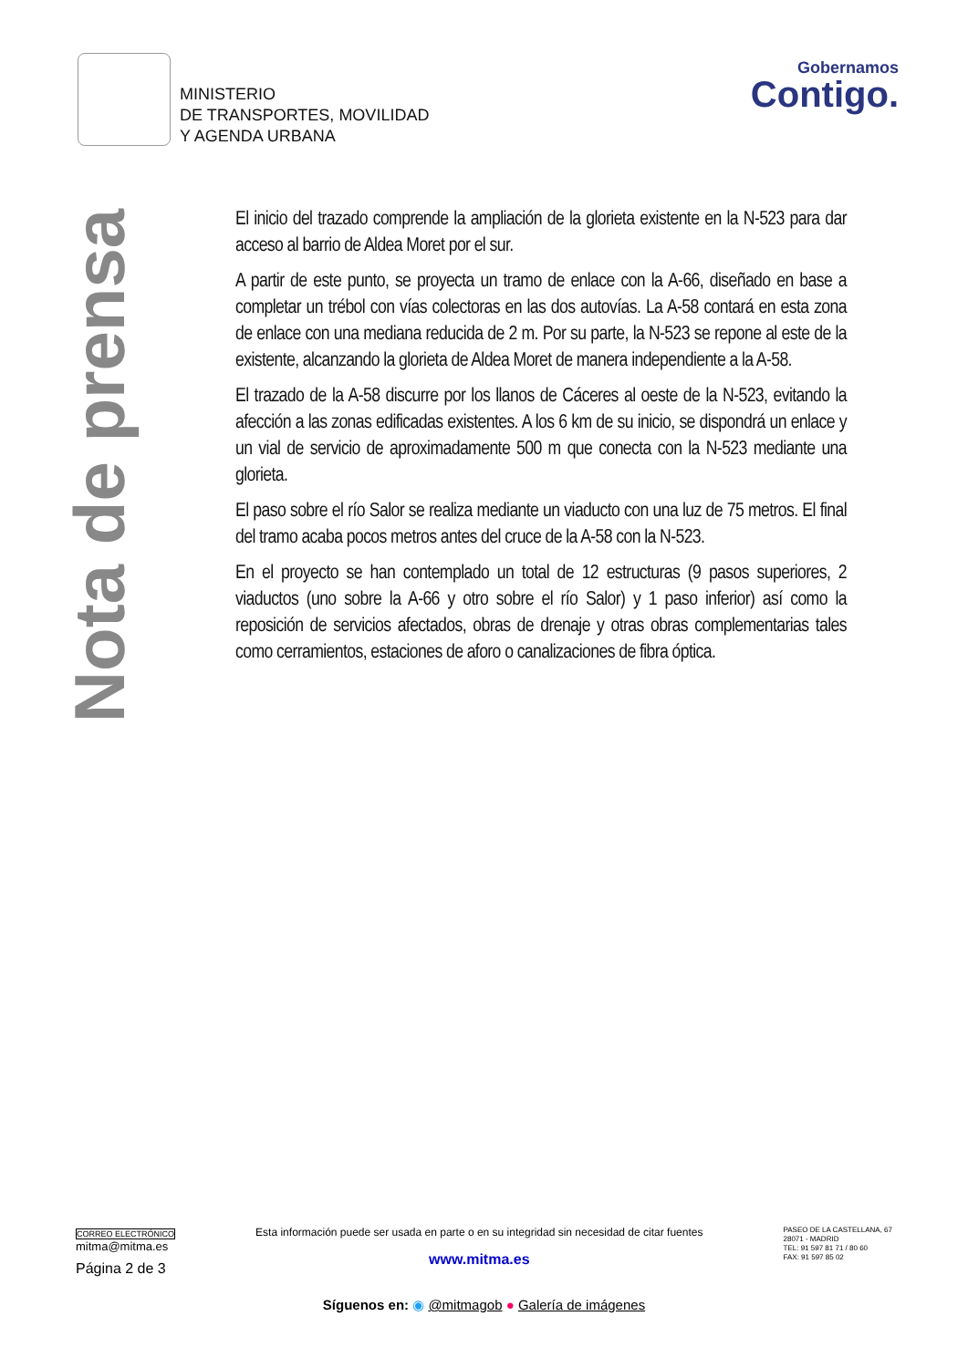MINISTERIO
DE TRANSPORTES, MOVILIDAD
Y AGENDA URBANA
Gobernamos
Contigo.
Nota de prensa
El inicio del trazado comprende la ampliación de la glorieta existente en la N-523 para dar acceso al barrio de Aldea Moret por el sur.
A partir de este punto, se proyecta un tramo de enlace con la A-66, diseñado en base a completar un trébol con vías colectoras en las dos autovías. La A-58 contará en esta zona de enlace con una mediana reducida de 2 m. Por su parte, la N-523 se repone al este de la existente, alcanzando la glorieta de Aldea Moret de manera independiente a la A-58.
El trazado de la A-58 discurre por los llanos de Cáceres al oeste de la N-523, evitando la afección a las zonas edificadas existentes. A los 6 km de su inicio, se dispondrá un enlace y un vial de servicio de aproximadamente 500 m que conecta con la N-523 mediante una glorieta.
El paso sobre el río Salor se realiza mediante un viaducto con una luz de 75 metros. El final del tramo acaba pocos metros antes del cruce de la A-58 con la N-523.
En el proyecto se han contemplado un total de 12 estructuras (9 pasos superiores, 2 viaductos (uno sobre la A-66 y otro sobre el río Salor) y 1 paso inferior) así como la reposición de servicios afectados, obras de drenaje y otras obras complementarias tales como cerramientos, estaciones de aforo o canalizaciones de fibra óptica.
CORREO ELECTRÓNICO
mitma@mitma.es
Página 2 de 3
Esta información puede ser usada en parte o en su integridad sin necesidad de citar fuentes
www.mitma.es
PASEO DE LA CASTELLANA, 67
28071 - MADRID
TEL: 91 597 81 71 / 80 60
FAX: 91 597 85 02
Síguenos en: ◉ @mitmagob ● Galería de imágenes